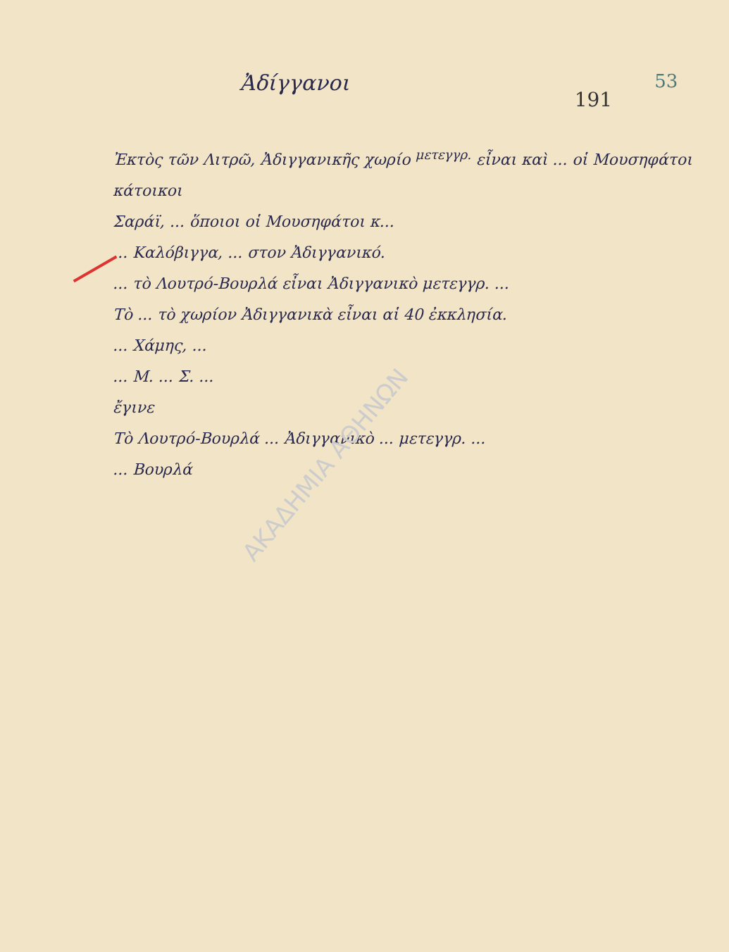Ἀδίγγανοι
191
53
Ἐκτὸς τῶν Λιτρῶ, Ἀδιγγανικῆς χωρίο <sup>μετεγγρ.</sup> εἶναι καὶ ... οἱ Μουσηφάτοι κάτοικοι
Σαράϊ, ... ὅποιοι οἱ Μουσηφάτοι κ...
... Καλόβιγγα, ... στον Ἀδιγγανικό.
... τὸ Λουτρό-Βουρλά εἶναι Ἀδιγγανικὸ μετεγγρ. ...
Τὸ ... τὸ χωρίον Ἀδιγγανικὰ εἶναι αἱ 40 ἐκκλησία.
... Χάμης, ...
... Μ. ... Σ. ...
ἔγινε
Τὸ Λουτρό-Βουρλά ... Ἀδιγγανικὸ ... μετεγγρ. ...
... Βουρλά
ΑΚΑΔΗΜΙΑ ΑΘΗΝΩΝ